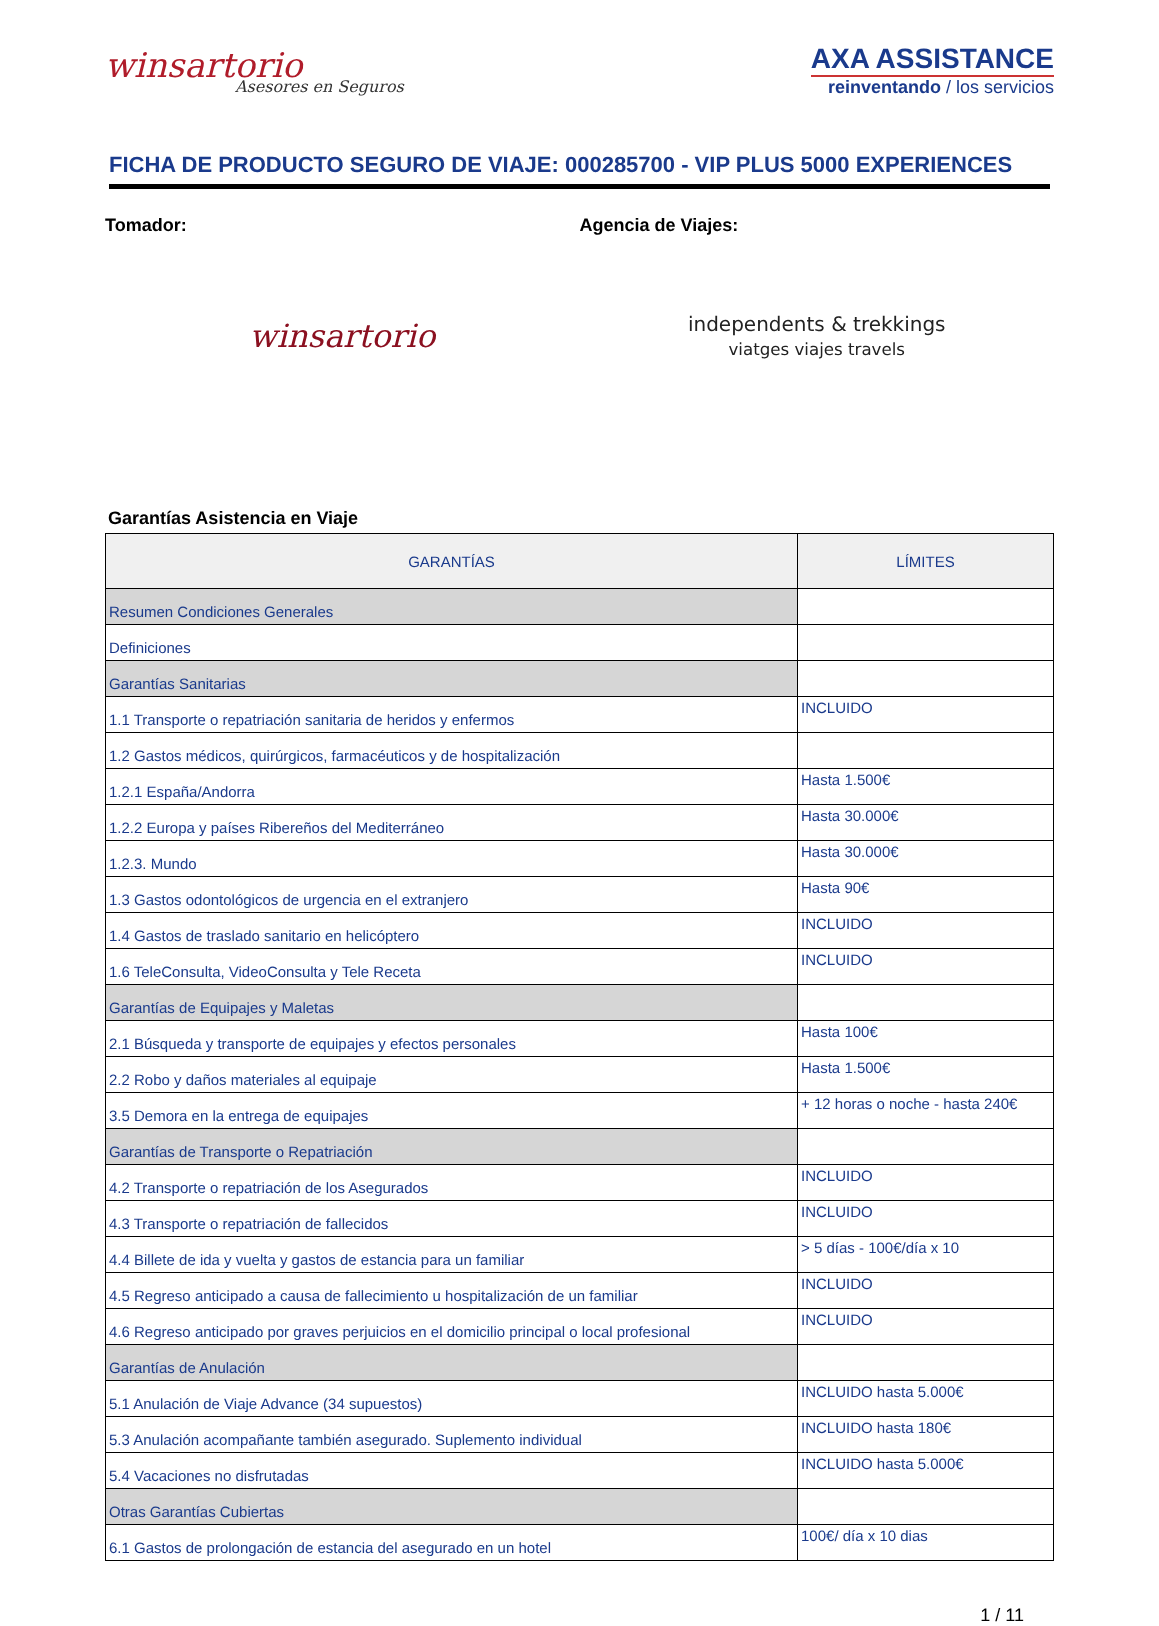winsartorio
Asesores en Seguros
AXA ASSISTANCE
reinventando / los servicios
FICHA DE PRODUCTO SEGURO DE VIAJE: 000285700 - VIP PLUS 5000 EXPERIENCES
Tomador: Agencia de Viajes:
winsartorio
independents & trekkings
viatges viajes travels
Garantías Asistencia en Viaje
| GARANTÍAS | LÍMITES |
| --- | --- |
| Resumen Condiciones Generales | |
| Definiciones | |
| Garantías Sanitarias | |
| 1.1 Transporte o repatriación sanitaria de heridos y enfermos | INCLUIDO |
| 1.2 Gastos médicos, quirúrgicos, farmacéuticos y de hospitalización | |
| 1.2.1 España/Andorra | Hasta 1.500€ |
| 1.2.2 Europa y países Ribereños del Mediterráneo | Hasta 30.000€ |
| 1.2.3. Mundo | Hasta 30.000€ |
| 1.3 Gastos odontológicos de urgencia en el extranjero | Hasta 90€ |
| 1.4 Gastos de traslado sanitario en helicóptero | INCLUIDO |
| 1.6 TeleConsulta, VideoConsulta y Tele Receta | INCLUIDO |
| Garantías de Equipajes y Maletas | |
| 2.1 Búsqueda y transporte de equipajes y efectos personales | Hasta 100€ |
| 2.2 Robo y daños materiales al equipaje | Hasta 1.500€ |
| 3.5 Demora en la entrega de equipajes | + 12 horas o noche - hasta 240€ |
| Garantías de Transporte o Repatriación | |
| 4.2 Transporte o repatriación de los Asegurados | INCLUIDO |
| 4.3 Transporte o repatriación de fallecidos | INCLUIDO |
| 4.4 Billete de ida y vuelta y gastos de estancia para un familiar | > 5 días - 100€/día x 10 |
| 4.5 Regreso anticipado a causa de fallecimiento u hospitalización de un familiar | INCLUIDO |
| 4.6 Regreso anticipado por graves perjuicios en el domicilio principal o local profesional | INCLUIDO |
| Garantías de Anulación | |
| 5.1 Anulación de Viaje Advance (34 supuestos) | INCLUIDO hasta 5.000€ |
| 5.3 Anulación acompañante también asegurado. Suplemento individual | INCLUIDO hasta 180€ |
| 5.4 Vacaciones no disfrutadas | INCLUIDO hasta 5.000€ |
| Otras Garantías Cubiertas | |
| 6.1 Gastos de prolongación de estancia del asegurado en un hotel | 100€/ día x 10 dias |
1 / 11